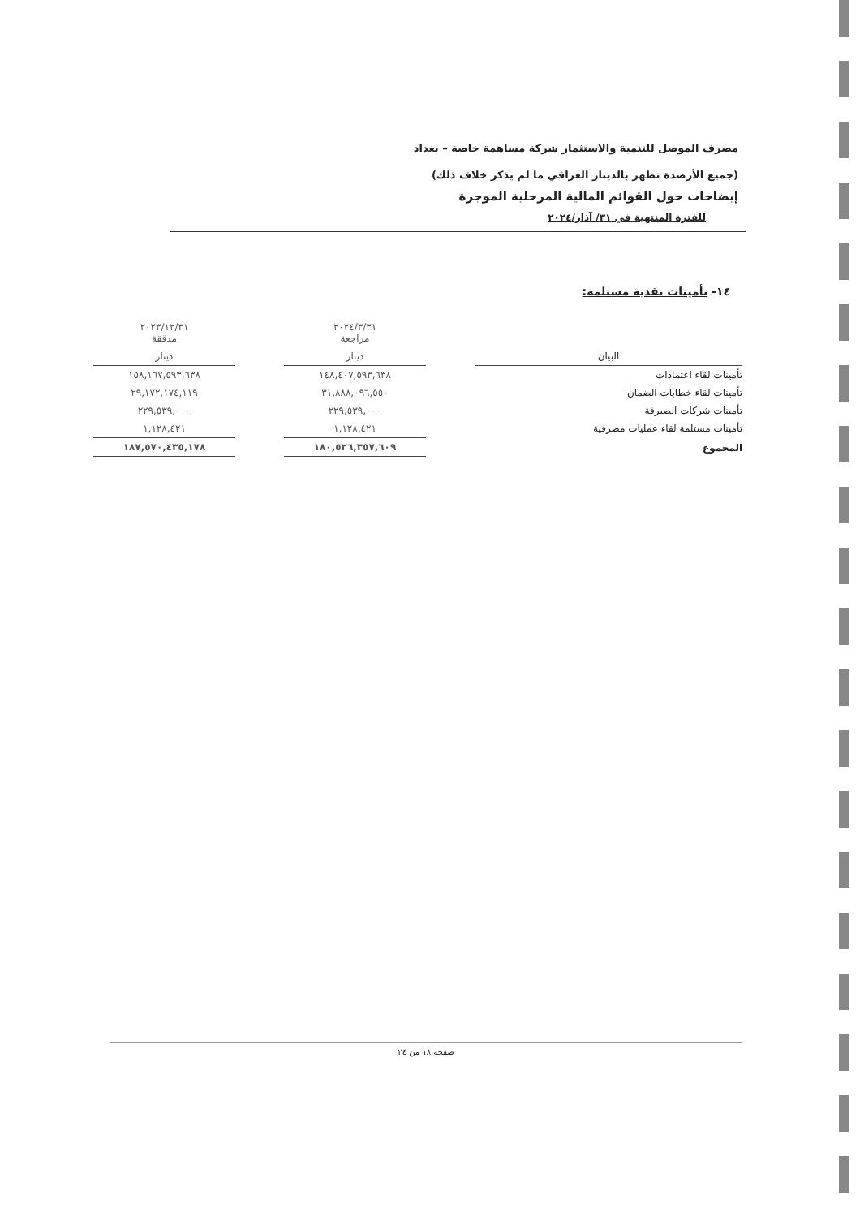مصرف الموصل للتنمية والاستثمار شركة مساهمة خاصة – بغداد
(جميع الأرصدة تظهر بالدينار العراقي ما لم يذكر خلاف ذلك)
إيضاحات حول القوائم المالية المرحلية الموجزة
للفترة المنتهية في ٣١/ آذار/٢٠٢٤
١٤- تأمينات نقدية مستلمة:
| | | ٢٠٢٤/٣/٣١ مراجعة | | ٢٠٢٣/١٢/٣١ مدققة |
| --- | --- | --- | --- | --- |
| البيان | | دينار | | دينار |
| تأمينات لقاء اعتمادات | | ١٤٨,٤٠٧,٥٩٣,٦٣٨ | | ١٥٨,١٦٧,٥٩٣,٦٣٨ |
| تأمينات لقاء خطابات الضمان | | ٣١,٨٨٨,٠٩٦,٥٥٠ | | ٢٩,١٧٢,١٧٤,١١٩ |
| تأمينات شركات الصيرفة | | ٢٢٩,٥٣٩,٠٠٠ | | ٢٢٩,٥٣٩,٠٠٠ |
| تأمينات مستلمة لقاء عمليات مصرفية | | ١,١٢٨,٤٢١ | | ١,١٢٨,٤٢١ |
| المجموع | | ١٨٠,٥٢٦,٣٥٧,٦٠٩ | | ١٨٧,٥٧٠,٤٣٥,١٧٨ |
صفحة ١٨ من ٢٤